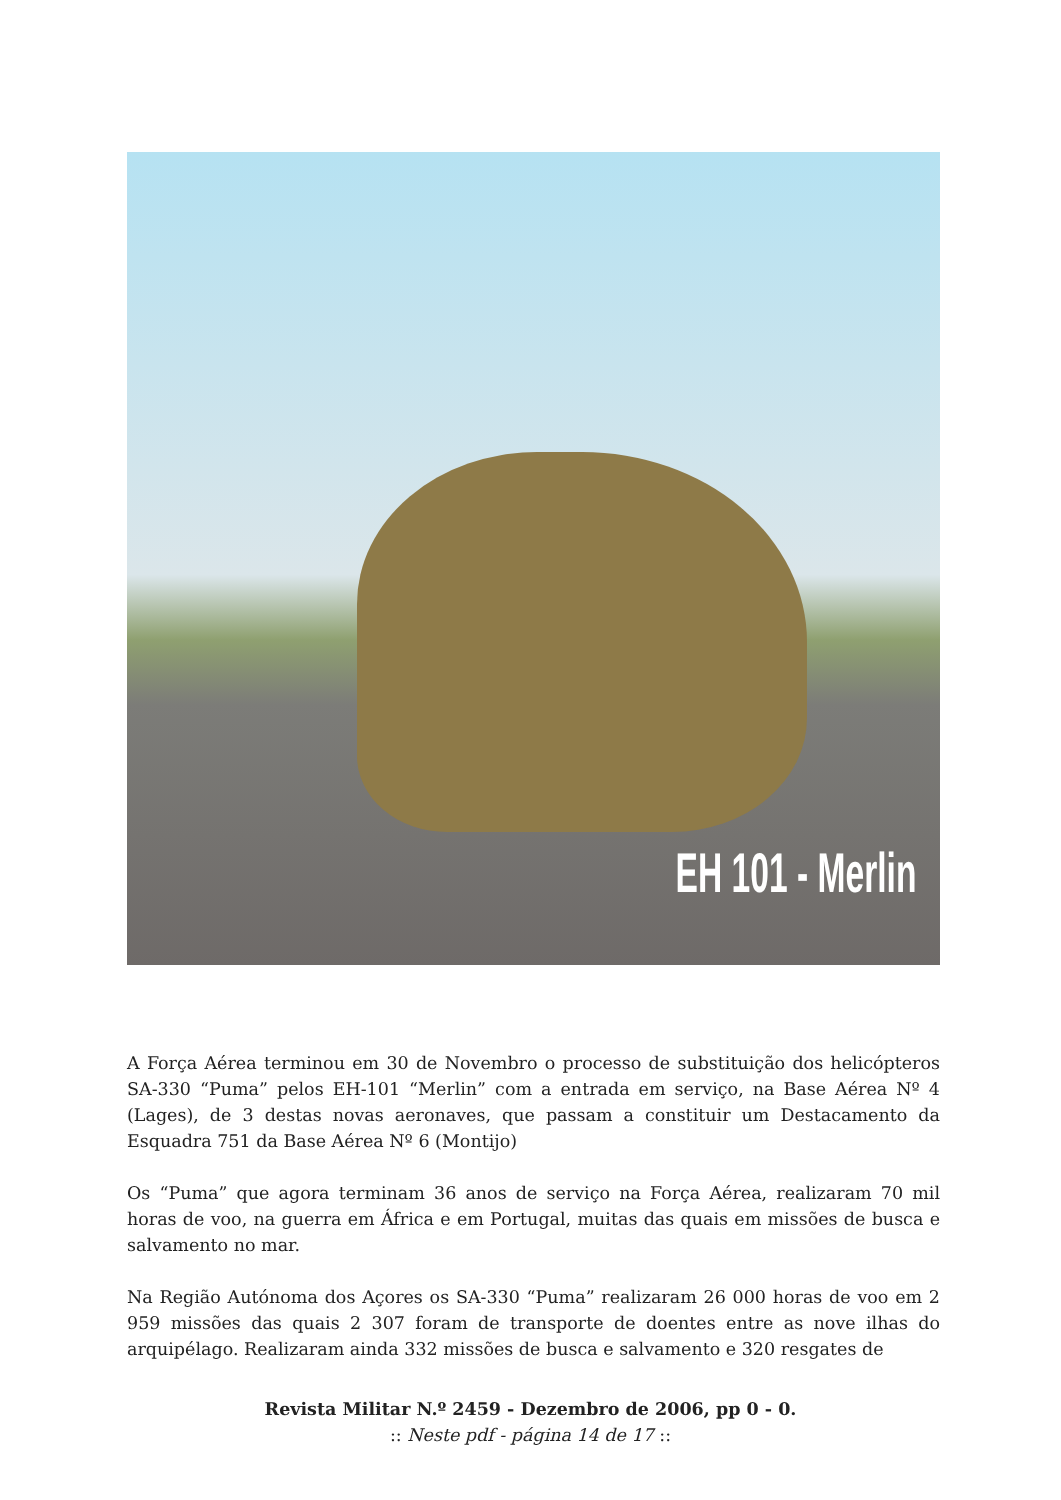EH 101 - Merlin
A Força Aérea terminou em 30 de Novembro o processo de substituição dos helicópteros SA-330 “Puma” pelos EH-101 “Merlin” com a entrada em serviço, na Base Aérea Nº 4 (Lages), de 3 destas novas aeronaves, que passam a constituir um Destacamento da Esquadra 751 da Base Aérea Nº 6 (Montijo)
Os “Puma” que agora terminam 36 anos de serviço na Força Aérea, realizaram 70 mil horas de voo, na guerra em África e em Portugal, muitas das quais em missões de busca e salvamento no mar.
Na Região Autónoma dos Açores os SA-330 “Puma” realizaram 26 000 horas de voo em 2 959 missões das quais 2 307 foram de transporte de doentes entre as nove ilhas do arquipélago. Realizaram ainda 332 missões de busca e salvamento e 320 resgates de
Revista Militar N.º 2459 - Dezembro de 2006, pp 0 - 0.
:: Neste pdf - página 14 de 17 ::